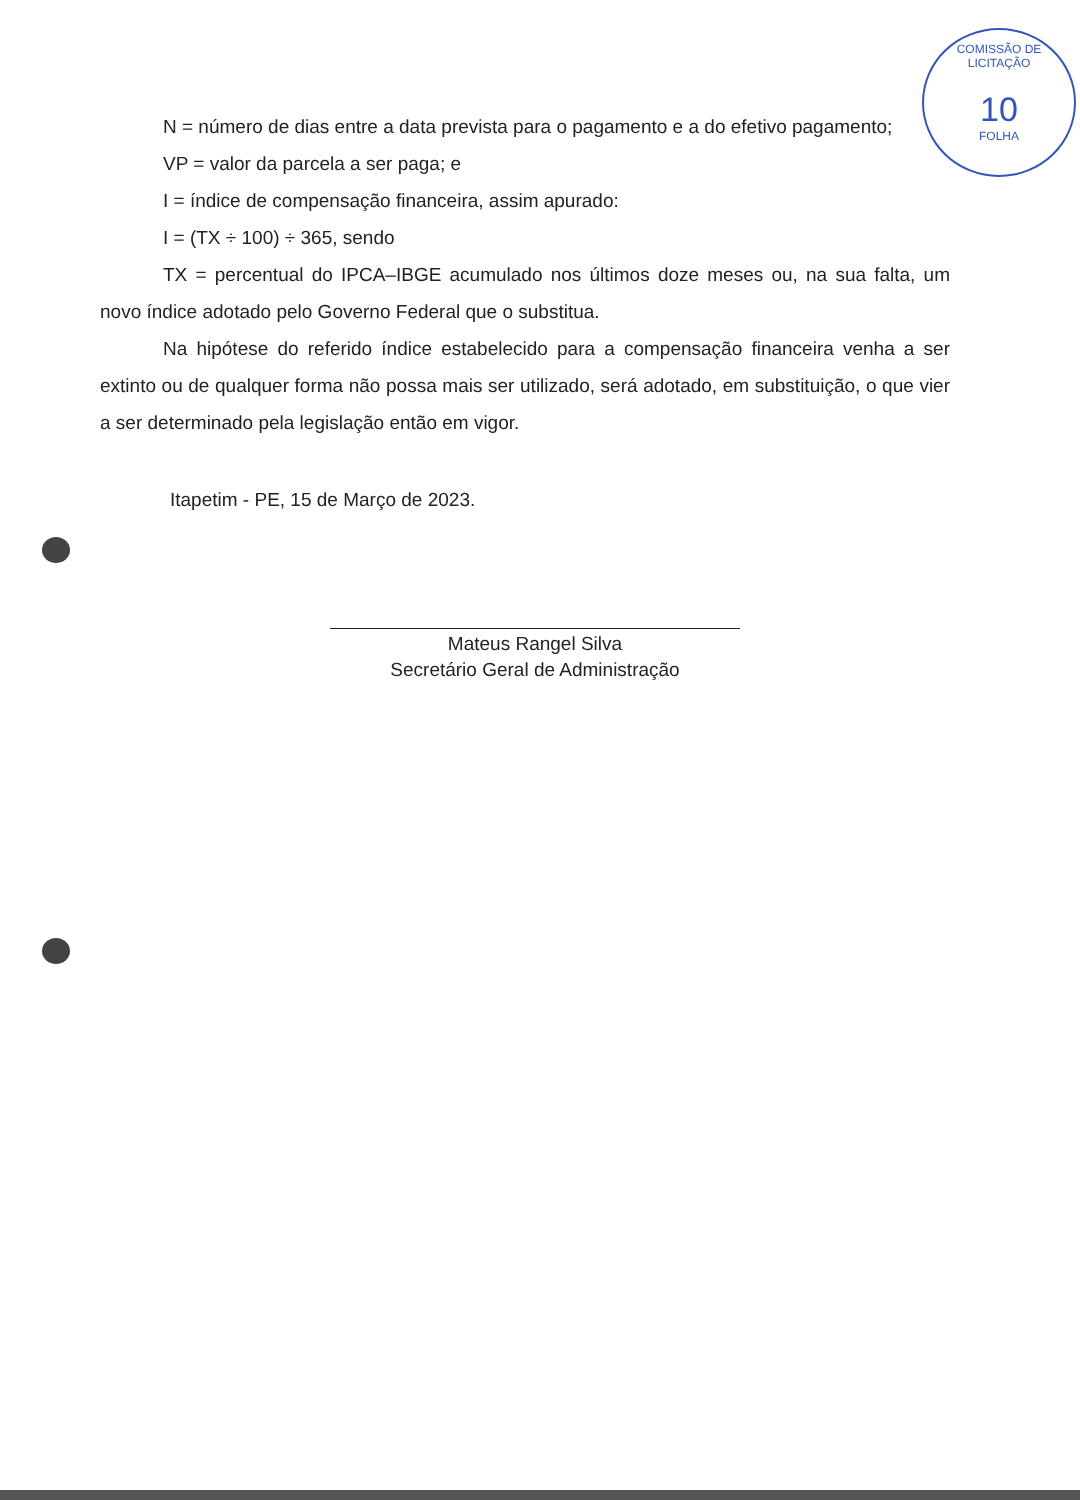COMISSÃO DE LICITAÇÃO
10
FOLHA
N = número de dias entre a data prevista para o pagamento e a do efetivo pagamento;
VP = valor da parcela a ser paga; e
I = índice de compensação financeira, assim apurado:
I = (TX ÷ 100) ÷ 365, sendo
TX = percentual do IPCA–IBGE acumulado nos últimos doze meses ou, na sua falta, um novo índice adotado pelo Governo Federal que o substitua.
Na hipótese do referido índice estabelecido para a compensação financeira venha a ser extinto ou de qualquer forma não possa mais ser utilizado, será adotado, em substituição, o que vier a ser determinado pela legislação então em vigor.
Itapetim - PE, 15 de Março de 2023.
Mateus Rangel Silva
Secretário Geral de Administração